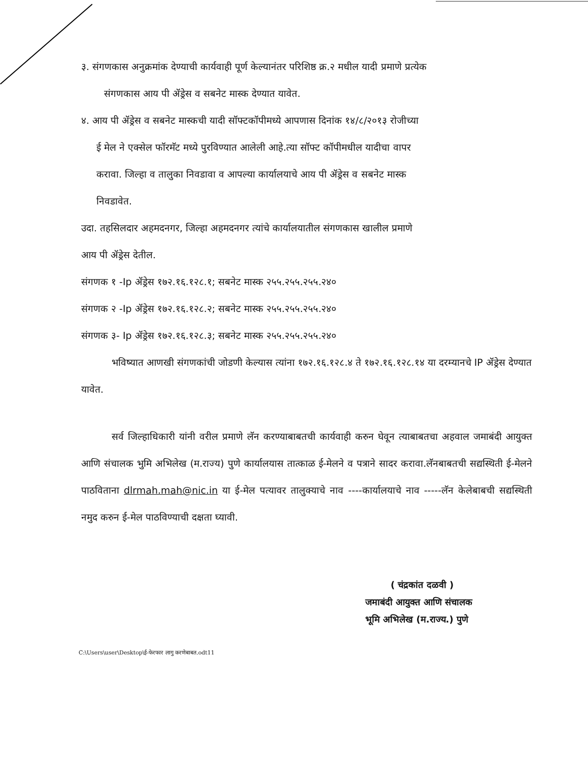३. संगणकास अनुक्रमांक देण्याची कार्यवाही पूर्ण केल्यानंतर परिशिष्ठ क्र.२ मधील यादी प्रमाणे प्रत्येक
संगणकास आय पी ॲड्रेस व सबनेट मास्क देण्यात यावेत.
४. आय पी ॲड्रेस व सबनेट मास्कची यादी सॉफ्टकॉपीमध्ये आपणास दिनांक १४/८/२०१३ रोजीच्या
ई मेल ने एक्सेल फॉरमॅट मध्ये पुरविण्यात आलेली आहे.त्या सॉफ्ट कॉपीमधील यादीचा वापर
करावा. जिल्हा व तालुका निवडावा व आपल्या कार्यालयाचे आय पी ॲड्रेस व सबनेट मास्क
निवडावेत.
उदा. तहसिलदार अहमदनगर, जिल्हा अहमदनगर त्यांचे कार्यालयातील संगणकास खालील प्रमाणे
आय पी ॲड्रेस देतील.
संगणक १ -Ip ॲड्रेस १७२.१६.१२८.१; सबनेट मास्क २५५.२५५.२५५.२४०
संगणक २ -Ip ॲड्रेस १७२.१६.१२८.२; सबनेट मास्क २५५.२५५.२५५.२४०
संगणक ३- Ip ॲड्रेस १७२.१६.१२८.३; सबनेट मास्क २५५.२५५.२५५.२४०
भविष्यात आणखी संगणकांची जोडणी केल्यास त्यांना १७२.१६.१२८.४ ते १७२.१६.१२८.१४ या दरम्यानचे IP ॲड्रेस देण्यात यावेत.
सर्व जिल्हाधिकारी यांनी वरील प्रमाणे लॅन करण्याबाबतची कार्यवाही करुन घेवून त्याबाबतचा अहवाल जमाबंदी आयुक्त आणि संचालक भुमि अभिलेख (म.राज्य) पुणे कार्यालयास तात्काळ ई-मेलने व पत्राने सादर करावा.लॅनबाबतची सद्यस्थिती ई-मेलने पाठविताना dlrmah.mah@nic.in या ई-मेल पत्यावर तालुक्याचे नाव ----कार्यालयाचे नाव -----लॅन केलेबाबची सद्यस्थिती नमुद करुन ई-मेल पाठविण्याची दक्षता घ्यावी.
( चंद्रकांत दळवी )
जमाबंदी आयुक्त आणि संचालक
भूमि अभिलेख (म.राज्य.) पुणे
C:\Users\user\Desktop\ई-फेरफार लागु करणेबाबत.odt11